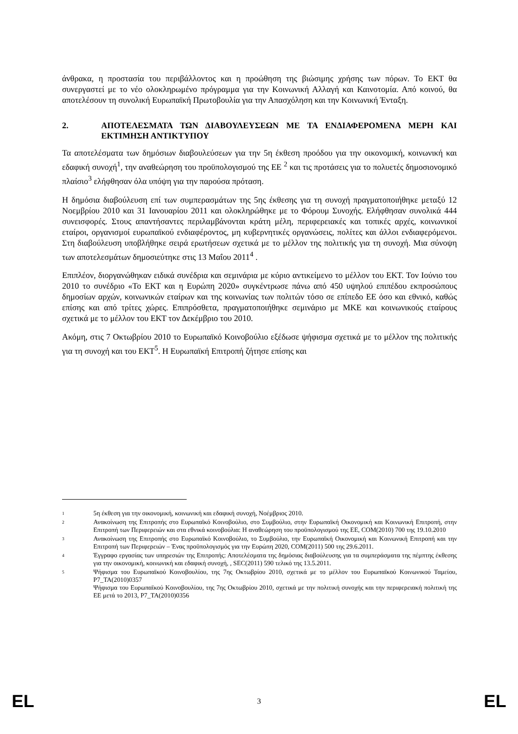άνθρακα, η προστασία του περιβάλλοντος και η προώθηση της βιώσιμης χρήσης των πόρων. Το ΕΚΤ θα συνεργαστεί με το νέο ολοκληρωμένο πρόγραμμα για την Κοινωνική Αλλαγή και Καινοτομία. Από κοινού, θα αποτελέσουν τη συνολική Ευρωπαϊκή Πρωτοβουλία για την Απασχόληση και την Κοινωνική Ένταξη.
2. ΑΠΟΤΕΛΕΣΜΑΤΑ ΤΩΝ ΔΙΑΒΟΥΛΕΥΣΕΩΝ ΜΕ ΤΑ ΕΝΔΙΑΦΕΡΟΜΕΝΑ ΜΕΡΗ ΚΑΙ ΕΚΤΙΜΗΣΗ ΑΝΤΙΚΤΥΠΟΥ
Τα αποτελέσματα των δημόσιων διαβουλεύσεων για την 5η έκθεση προόδου για την οικονομική, κοινωνική και εδαφική συνοχή<sup>1</sup>, την αναθεώρηση του προϋπολογισμού της ΕΕ <sup>2</sup> και τις προτάσεις για το πολυετές δημοσιονομικό πλαίσιο<sup>3</sup> ελήφθησαν όλα υπόψη για την παρούσα πρόταση.
Η δημόσια διαβούλευση επί των συμπερασμάτων της 5ης έκθεσης για τη συνοχή πραγματοποιήθηκε μεταξύ 12 Νοεμβρίου 2010 και 31 Ιανουαρίου 2011 και ολοκληρώθηκε με το Φόρουμ Συνοχής. Ελήφθησαν συνολικά 444 συνεισφορές. Στους απαντήσαντες περιλαμβάνονται κράτη μέλη, περιφερειακές και τοπικές αρχές, κοινωνικοί εταίροι, οργανισμοί ευρωπαϊκού ενδιαφέροντος, μη κυβερνητικές οργανώσεις, πολίτες και άλλοι ενδιαφερόμενοι. Στη διαβούλευση υποβλήθηκε σειρά ερωτήσεων σχετικά με το μέλλον της πολιτικής για τη συνοχή. Μια σύνοψη των αποτελεσμάτων δημοσιεύτηκε στις 13 Μαΐου 2011<sup>4</sup> .
Επιπλέον, διοργανώθηκαν ειδικά συνέδρια και σεμινάρια με κύριο αντικείμενο το μέλλον του ΕΚΤ. Τον Ιούνιο του 2010 το συνέδριο «Το ΕΚΤ και η Ευρώπη 2020» συγκέντρωσε πάνω από 450 υψηλού επιπέδου εκπροσώπους δημοσίων αρχών, κοινωνικών εταίρων και της κοινωνίας των πολιτών τόσο σε επίπεδο ΕΕ όσο και εθνικό, καθώς επίσης και από τρίτες χώρες. Επιπρόσθετα, πραγματοποιήθηκε σεμινάριο με ΜΚΕ και κοινωνικούς εταίρους σχετικά με το μέλλον του ΕΚΤ τον Δεκέμβριο του 2010.
Ακόμη, στις 7 Οκτωβρίου 2010 το Ευρωπαϊκό Κοινοβούλιο εξέδωσε ψήφισμα σχετικά με το μέλλον της πολιτικής για τη συνοχή και του ΕΚΤ<sup>5</sup>. Η Ευρωπαϊκή Επιτροπή ζήτησε επίσης και
1 5η έκθεση για την οικονομική, κοινωνική και εδαφική συνοχή, Νοέμβριος 2010.
2 Ανακοίνωση της Επιτροπής στο Ευρωπαϊκό Κοινοβούλιο, στο Συμβούλιο, στην Ευρωπαϊκή Οικονομική και Κοινωνική Επιτροπή, στην Επιτροπή των Περιφερειών και στα εθνικά κοινοβούλια: Η αναθεώρηση του προϋπολογισμού της ΕΕ, COM(2010) 700 της 19.10.2010
3 Ανακοίνωση της Επιτροπής στο Ευρωπαϊκό Κοινοβούλιο, το Συμβούλιο, την Ευρωπαϊκή Οικονομική και Κοινωνική Επιτροπή και την Επιτροπή των Περιφερειών – Ένας προϋπολογισμός για την Ευρώπη 2020, COM(2011) 500 της 29.6.2011.
4 Έγγραφο εργασίας των υπηρεσιών της Επιτροπής: Αποτελέσματα της δημόσιας διαβούλευσης για τα συμπεράσματα της πέμπτης έκθεσης για την οικονομική, κοινωνική και εδαφική συνοχή, , SEC(2011) 590 τελικό της 13.5.2011.
5 Ψήφισμα του Ευρωπαϊκού Κοινοβουλίου, της 7ης Οκτωβρίου 2010, σχετικά με το μέλλον του Ευρωπαϊκού Κοινωνικού Ταμείου, P7_TA(2010)0357
Ψήφισμα του Ευρωπαϊκού Κοινοβουλίου, της 7ης Οκτωβρίου 2010, σχετικά με την πολιτική συνοχής και την περιφερειακή πολιτική της ΕΕ μετά το 2013, P7_TA(2010)0356
EL 3 EL